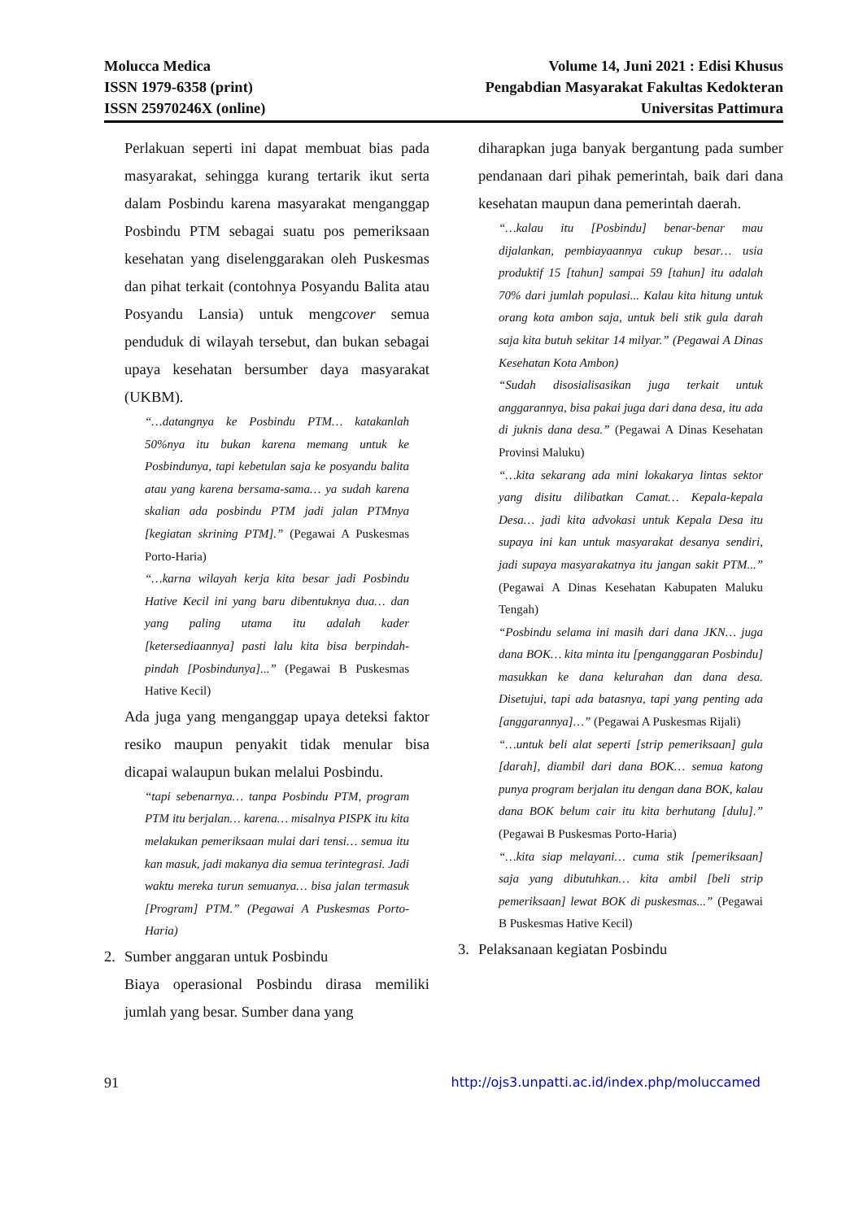Molucca Medica
ISSN 1979-6358 (print)
ISSN 25970246X (online)
Volume 14, Juni 2021 : Edisi Khusus
Pengabdian Masyarakat Fakultas Kedokteran
Universitas Pattimura
Perlakuan seperti ini dapat membuat bias pada masyarakat, sehingga kurang tertarik ikut serta dalam Posbindu karena masyarakat menganggap Posbindu PTM sebagai suatu pos pemeriksaan kesehatan yang diselenggarakan oleh Puskesmas dan pihat terkait (contohnya Posyandu Balita atau Posyandu Lansia) untuk mengcover semua penduduk di wilayah tersebut, dan bukan sebagai upaya kesehatan bersumber daya masyarakat (UKBM).
“…datangnya ke Posbindu PTM… katakanlah 50%nya itu bukan karena memang untuk ke Posbindunya, tapi kebetulan saja ke posyandu balita atau yang karena bersama-sama… ya sudah karena skalian ada posbindu PTM jadi jalan PTMnya [kegiatan skrining PTM].” (Pegawai A Puskesmas Porto-Haria)
“…karna wilayah kerja kita besar jadi Posbindu Hative Kecil ini yang baru dibentuknya dua… dan yang paling utama itu adalah kader [ketersediaannya] pasti lalu kita bisa berpindah-pindah [Posbindunya]...” (Pegawai B Puskesmas Hative Kecil)
Ada juga yang menganggap upaya deteksi faktor resiko maupun penyakit tidak menular bisa dicapai walaupun bukan melalui Posbindu.
“tapi sebenarnya… tanpa Posbindu PTM, program PTM itu berjalan… karena… misalnya PISPK itu kita melakukan pemeriksaan mulai dari tensi… semua itu kan masuk, jadi makanya dia semua terintegrasi. Jadi waktu mereka turun semuanya… bisa jalan termasuk [Program] PTM.” (Pegawai A Puskesmas Porto-Haria)
2. Sumber anggaran untuk Posbindu
Biaya operasional Posbindu dirasa memiliki jumlah yang besar. Sumber dana yang
diharapkan juga banyak bergantung pada sumber pendanaan dari pihak pemerintah, baik dari dana kesehatan maupun dana pemerintah daerah.
“…kalau itu [Posbindu] benar-benar mau dijalankan, pembiayaannya cukup besar… usia produktif 15 [tahun] sampai 59 [tahun] itu adalah 70% dari jumlah populasi... Kalau kita hitung untuk orang kota ambon saja, untuk beli stik gula darah saja kita butuh sekitar 14 milyar.” (Pegawai A Dinas Kesehatan Kota Ambon)
“Sudah disosialisasikan juga terkait untuk anggarannya, bisa pakai juga dari dana desa, itu ada di juknis dana desa.” (Pegawai A Dinas Kesehatan Provinsi Maluku)
“…kita sekarang ada mini lokakarya lintas sektor yang disitu dilibatkan Camat… Kepala-kepala Desa… jadi kita advokasi untuk Kepala Desa itu supaya ini kan untuk masyarakat desanya sendiri, jadi supaya masyarakatnya itu jangan sakit PTM...” (Pegawai A Dinas Kesehatan Kabupaten Maluku Tengah)
“Posbindu selama ini masih dari dana JKN… juga dana BOK… kita minta itu [penganggaran Posbindu] masukkan ke dana kelurahan dan dana desa. Disetujui, tapi ada batasnya, tapi yang penting ada [anggarannya]…” (Pegawai A Puskesmas Rijali)
“…untuk beli alat seperti [strip pemeriksaan] gula [darah], diambil dari dana BOK… semua katong punya program berjalan itu dengan dana BOK, kalau dana BOK belum cair itu kita berhutang [dulu].” (Pegawai B Puskesmas Porto-Haria)
“…kita siap melayani… cuma stik [pemeriksaan] saja yang dibutuhkan… kita ambil [beli strip pemeriksaan] lewat BOK di puskesmas...” (Pegawai B Puskesmas Hative Kecil)
3. Pelaksanaan kegiatan Posbindu
91 http://ojs3.unpatti.ac.id/index.php/moluccamed